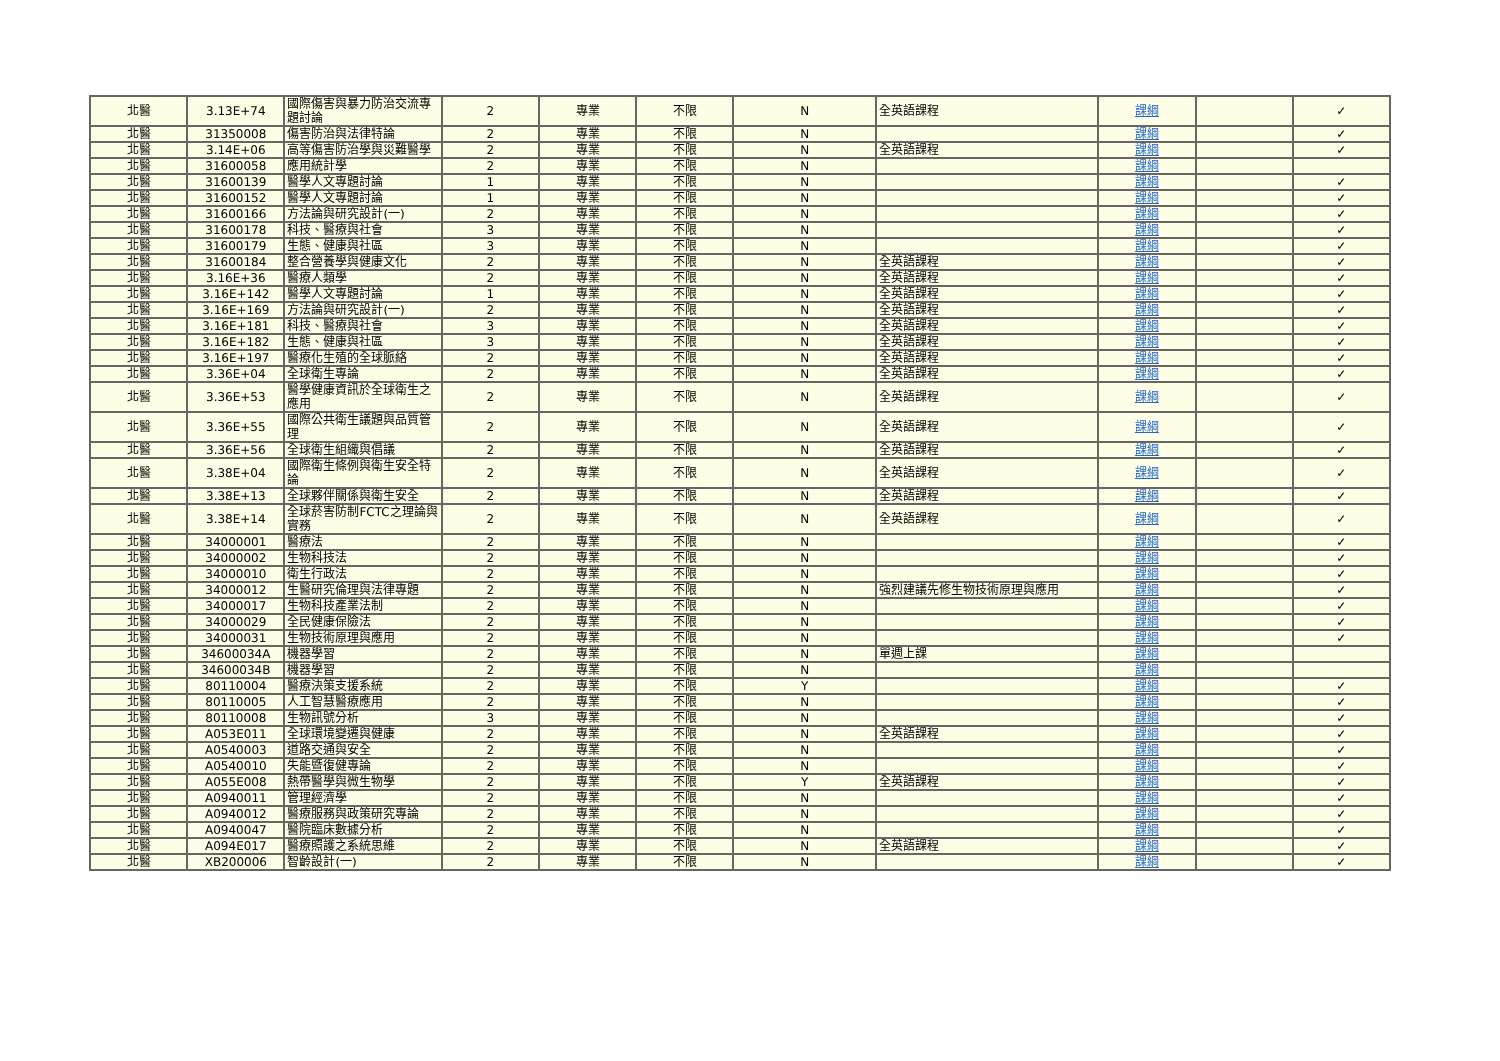| 北醫 | 3.13E+74 | 國際傷害與暴力防治交流專題討論 | 2 | 專業 | 不限 | N | 全英語課程 | 課綱 | | ✓ |
| 北醫 | 31350008 | 傷害防治與法律特論 | 2 | 專業 | 不限 | N | | 課綱 | | ✓ |
| 北醫 | 3.14E+06 | 高等傷害防治學與災難醫學 | 2 | 專業 | 不限 | N | 全英語課程 | 課綱 | | ✓ |
| 北醫 | 31600058 | 應用統計學 | 2 | 專業 | 不限 | N | | 課綱 | | |
| 北醫 | 31600139 | 醫學人文專題討論 | 1 | 專業 | 不限 | N | | 課綱 | | ✓ |
| 北醫 | 31600152 | 醫學人文專題討論 | 1 | 專業 | 不限 | N | | 課綱 | | ✓ |
| 北醫 | 31600166 | 方法論與研究設計(一) | 2 | 專業 | 不限 | N | | 課綱 | | ✓ |
| 北醫 | 31600178 | 科技、醫療與社會 | 3 | 專業 | 不限 | N | | 課綱 | | ✓ |
| 北醫 | 31600179 | 生態、健康與社區 | 3 | 專業 | 不限 | N | | 課綱 | | ✓ |
| 北醫 | 31600184 | 整合營養學與健康文化 | 2 | 專業 | 不限 | N | 全英語課程 | 課綱 | | ✓ |
| 北醫 | 3.16E+36 | 醫療人類學 | 2 | 專業 | 不限 | N | 全英語課程 | 課綱 | | ✓ |
| 北醫 | 3.16E+142 | 醫學人文專題討論 | 1 | 專業 | 不限 | N | 全英語課程 | 課綱 | | ✓ |
| 北醫 | 3.16E+169 | 方法論與研究設計(一) | 2 | 專業 | 不限 | N | 全英語課程 | 課綱 | | ✓ |
| 北醫 | 3.16E+181 | 科技、醫療與社會 | 3 | 專業 | 不限 | N | 全英語課程 | 課綱 | | ✓ |
| 北醫 | 3.16E+182 | 生態、健康與社區 | 3 | 專業 | 不限 | N | 全英語課程 | 課綱 | | ✓ |
| 北醫 | 3.16E+197 | 醫療化生殖的全球脈絡 | 2 | 專業 | 不限 | N | 全英語課程 | 課綱 | | ✓ |
| 北醫 | 3.36E+04 | 全球衛生專論 | 2 | 專業 | 不限 | N | 全英語課程 | 課綱 | | ✓ |
| 北醫 | 3.36E+53 | 醫學健康資訊於全球衛生之應用 | 2 | 專業 | 不限 | N | 全英語課程 | 課綱 | | ✓ |
| 北醫 | 3.36E+55 | 國際公共衛生議題與品質管理 | 2 | 專業 | 不限 | N | 全英語課程 | 課綱 | | ✓ |
| 北醫 | 3.36E+56 | 全球衛生組織與倡議 | 2 | 專業 | 不限 | N | 全英語課程 | 課綱 | | ✓ |
| 北醫 | 3.38E+04 | 國際衛生條例與衛生安全特論 | 2 | 專業 | 不限 | N | 全英語課程 | 課綱 | | ✓ |
| 北醫 | 3.38E+13 | 全球夥伴關係與衛生安全 | 2 | 專業 | 不限 | N | 全英語課程 | 課綱 | | ✓ |
| 北醫 | 3.38E+14 | 全球菸害防制FCTC之理論與實務 | 2 | 專業 | 不限 | N | 全英語課程 | 課綱 | | ✓ |
| 北醫 | 34000001 | 醫療法 | 2 | 專業 | 不限 | N | | 課綱 | | ✓ |
| 北醫 | 34000002 | 生物科技法 | 2 | 專業 | 不限 | N | | 課綱 | | ✓ |
| 北醫 | 34000010 | 衛生行政法 | 2 | 專業 | 不限 | N | | 課綱 | | ✓ |
| 北醫 | 34000012 | 生醫研究倫理與法律專題 | 2 | 專業 | 不限 | N | 強烈建議先修生物技術原理與應用 | 課綱 | | ✓ |
| 北醫 | 34000017 | 生物科技產業法制 | 2 | 專業 | 不限 | N | | 課綱 | | ✓ |
| 北醫 | 34000029 | 全民健康保險法 | 2 | 專業 | 不限 | N | | 課綱 | | ✓ |
| 北醫 | 34000031 | 生物技術原理與應用 | 2 | 專業 | 不限 | N | | 課綱 | | ✓ |
| 北醫 | 34600034A | 機器學習 | 2 | 專業 | 不限 | N | 單週上課 | 課綱 | | |
| 北醫 | 34600034B | 機器學習 | 2 | 專業 | 不限 | N | | 課綱 | | |
| 北醫 | 80110004 | 醫療決策支援系統 | 2 | 專業 | 不限 | Y | | 課綱 | | ✓ |
| 北醫 | 80110005 | 人工智慧醫療應用 | 2 | 專業 | 不限 | N | | 課綱 | | ✓ |
| 北醫 | 80110008 | 生物訊號分析 | 3 | 專業 | 不限 | N | | 課綱 | | ✓ |
| 北醫 | A053E011 | 全球環境變遷與健康 | 2 | 專業 | 不限 | N | 全英語課程 | 課綱 | | ✓ |
| 北醫 | A0540003 | 道路交通與安全 | 2 | 專業 | 不限 | N | | 課綱 | | ✓ |
| 北醫 | A0540010 | 失能暨復健專論 | 2 | 專業 | 不限 | N | | 課綱 | | ✓ |
| 北醫 | A055E008 | 熱帶醫學與微生物學 | 2 | 專業 | 不限 | Y | 全英語課程 | 課綱 | | ✓ |
| 北醫 | A0940011 | 管理經濟學 | 2 | 專業 | 不限 | N | | 課綱 | | ✓ |
| 北醫 | A0940012 | 醫療服務與政策研究專論 | 2 | 專業 | 不限 | N | | 課綱 | | ✓ |
| 北醫 | A0940047 | 醫院臨床數據分析 | 2 | 專業 | 不限 | N | | 課綱 | | ✓ |
| 北醫 | A094E017 | 醫療照護之系統思維 | 2 | 專業 | 不限 | N | 全英語課程 | 課綱 | | ✓ |
| 北醫 | XB200006 | 智齡設計(一) | 2 | 專業 | 不限 | N | | 課綱 | | ✓ |